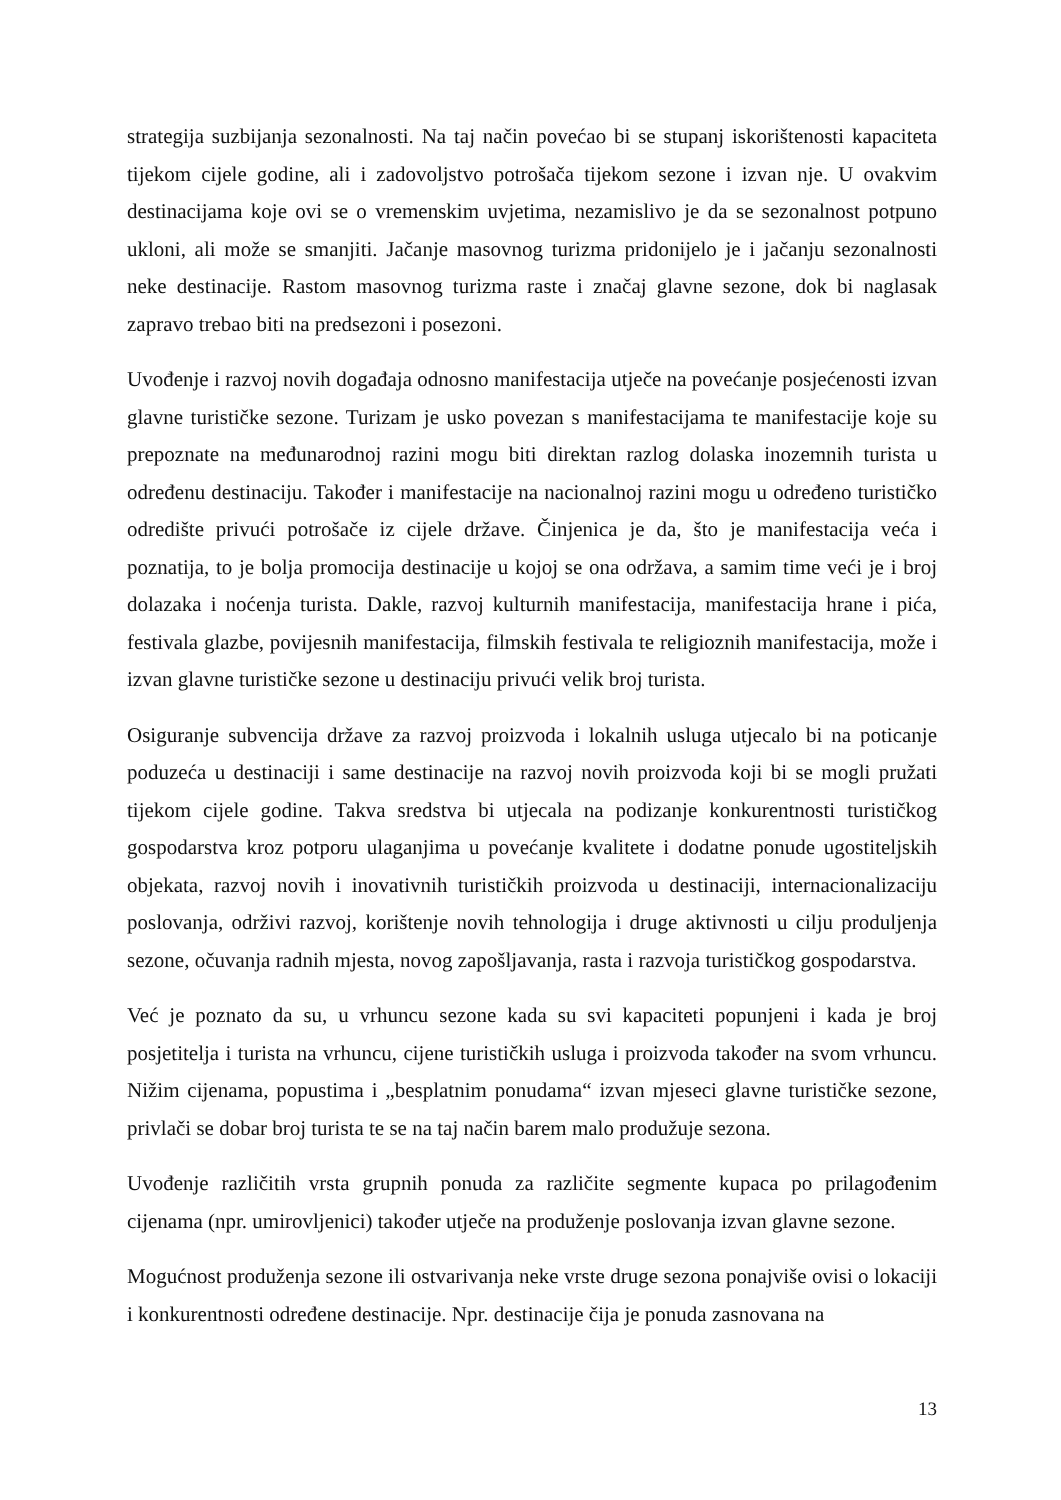strategija suzbijanja sezonalnosti. Na taj način povećao bi se stupanj iskorištenosti kapaciteta tijekom cijele godine, ali i zadovoljstvo potrošača tijekom sezone i izvan nje. U ovakvim destinacijama koje ovi se o vremenskim uvjetima, nezamislivo je da se sezonalnost potpuno ukloni, ali može se smanjiti. Jačanje masovnog turizma pridonijelo je i jačanju sezonalnosti neke destinacije. Rastom masovnog turizma raste i značaj glavne sezone, dok bi naglasak zapravo trebao biti na predsezoni i posezoni.
Uvođenje i razvoj novih događaja odnosno manifestacija utječe na povećanje posjećenosti izvan glavne turističke sezone. Turizam je usko povezan s manifestacijama te manifestacije koje su prepoznate na međunarodnoj razini mogu biti direktan razlog dolaska inozemnih turista u određenu destinaciju. Također i manifestacije na nacionalnoj razini mogu u određeno turističko odredište privući potrošače iz cijele države. Činjenica je da, što je manifestacija veća i poznatija, to je bolja promocija destinacije u kojoj se ona održava, a samim time veći je i broj dolazaka i noćenja turista. Dakle, razvoj kulturnih manifestacija, manifestacija hrane i pića, festivala glazbe, povijesnih manifestacija, filmskih festivala te religioznih manifestacija, može i izvan glavne turističke sezone u destinaciju privući velik broj turista.
Osiguranje subvencija države za razvoj proizvoda i lokalnih usluga utjecalo bi na poticanje poduzeća u destinaciji i same destinacije na razvoj novih proizvoda koji bi se mogli pružati tijekom cijele godine. Takva sredstva bi utjecala na podizanje konkurentnosti turističkog gospodarstva kroz potporu ulaganjima u povećanje kvalitete i dodatne ponude ugostiteljskih objekata, razvoj novih i inovativnih turističkih proizvoda u destinaciji, internacionalizaciju poslovanja, održivi razvoj, korištenje novih tehnologija i druge aktivnosti u cilju produljenja sezone, očuvanja radnih mjesta, novog zapošljavanja, rasta i razvoja turističkog gospodarstva.
Već je poznato da su, u vrhuncu sezone kada su svi kapaciteti popunjeni i kada je broj posjetitelja i turista na vrhuncu, cijene turističkih usluga i proizvoda također na svom vrhuncu. Nižim cijenama, popustima i „besplatnim ponudama“ izvan mjeseci glavne turističke sezone, privlači se dobar broj turista te se na taj način barem malo produžuje sezona.
Uvođenje različitih vrsta grupnih ponuda za različite segmente kupaca po prilagođenim cijenama (npr. umirovljenici) također utječe na produženje poslovanja izvan glavne sezone.
Mogućnost produženja sezone ili ostvarivanja neke vrste druge sezona ponajviše ovisi o lokaciji i konkurentnosti određene destinacije. Npr. destinacije čija je ponuda zasnovana na
13